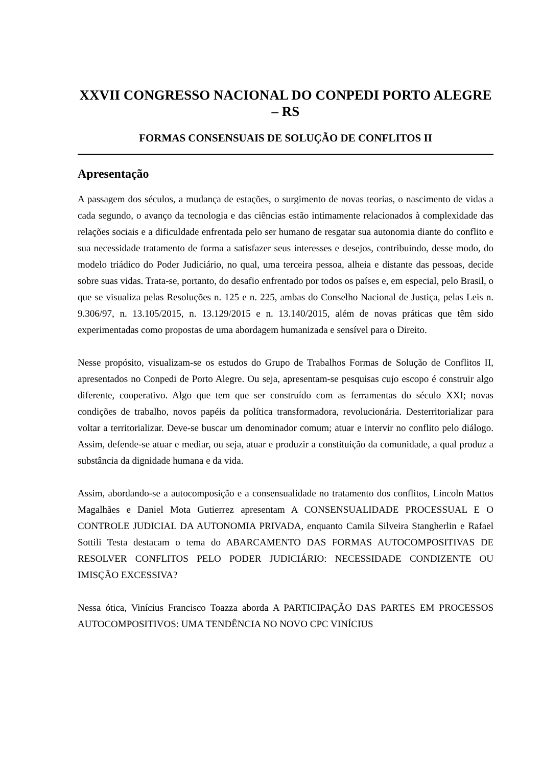XXVII CONGRESSO NACIONAL DO CONPEDI PORTO ALEGRE – RS
FORMAS CONSENSUAIS DE SOLUÇÃO DE CONFLITOS II
Apresentação
A passagem dos séculos, a mudança de estações, o surgimento de novas teorias, o nascimento de vidas a cada segundo, o avanço da tecnologia e das ciências estão intimamente relacionados à complexidade das relações sociais e a dificuldade enfrentada pelo ser humano de resgatar sua autonomia diante do conflito e sua necessidade tratamento de forma a satisfazer seus interesses e desejos, contribuindo, desse modo, do modelo triádico do Poder Judiciário, no qual, uma terceira pessoa, alheia e distante das pessoas, decide sobre suas vidas. Trata-se, portanto, do desafio enfrentado por todos os países e, em especial, pelo Brasil, o que se visualiza pelas Resoluções n. 125 e n. 225, ambas do Conselho Nacional de Justiça, pelas Leis n. 9.306/97, n. 13.105/2015, n. 13.129/2015 e n. 13.140/2015, além de novas práticas que têm sido experimentadas como propostas de uma abordagem humanizada e sensível para o Direito.
Nesse propósito, visualizam-se os estudos do Grupo de Trabalhos Formas de Solução de Conflitos II, apresentados no Conpedi de Porto Alegre. Ou seja, apresentam-se pesquisas cujo escopo é construir algo diferente, cooperativo. Algo que tem que ser construído com as ferramentas do século XXI; novas condições de trabalho, novos papéis da política transformadora, revolucionária. Desterritorializar para voltar a territorializar. Deve-se buscar um denominador comum; atuar e intervir no conflito pelo diálogo. Assim, defende-se atuar e mediar, ou seja, atuar e produzir a constituição da comunidade, a qual produz a substância da dignidade humana e da vida.
Assim, abordando-se a autocomposição e a consensualidade no tratamento dos conflitos, Lincoln Mattos Magalhães e Daniel Mota Gutierrez apresentam A CONSENSUALIDADE PROCESSUAL E O CONTROLE JUDICIAL DA AUTONOMIA PRIVADA, enquanto Camila Silveira Stangherlin e Rafael Sottili Testa destacam o tema do ABARCAMENTO DAS FORMAS AUTOCOMPOSITIVAS DE RESOLVER CONFLITOS PELO PODER JUDICIÁRIO: NECESSIDADE CONDIZENTE OU IMISÇÃO EXCESSIVA?
Nessa ótica, Vinícius Francisco Toazza aborda A PARTICIPAÇÃO DAS PARTES EM PROCESSOS AUTOCOMPOSITIVOS: UMA TENDÊNCIA NO NOVO CPC VINÍCIUS